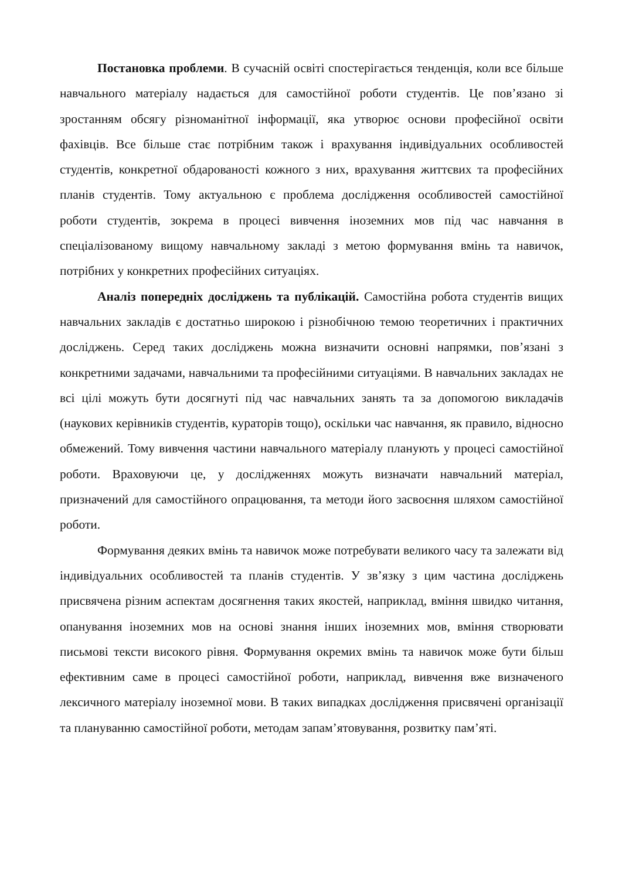Постановка проблеми. В сучасній освіті спостерігається тенденція, коли все більше навчального матеріалу надається для самостійної роботи студентів. Це пов’язано зі зростанням обсягу різноманітної інформації, яка утворює основи професійної освіти фахівців. Все більше стає потрібним також і врахування індивідуальних особливостей студентів, конкретної обдарованості кожного з них, врахування життєвих та професійних планів студентів. Тому актуальною є проблема дослідження особливостей самостійної роботи студентів, зокрема в процесі вивчення іноземних мов під час навчання в спеціалізованому вищому навчальному закладі з метою формування вмінь та навичок, потрібних у конкретних професійних ситуаціях.
Аналіз попередніх досліджень та публікацій. Самостійна робота студентів вищих навчальних закладів є достатньо широкою і різнобічною темою теоретичних і практичних досліджень. Серед таких досліджень можна визначити основні напрямки, пов’язані з конкретними задачами, навчальними та професійними ситуаціями. В навчальних закладах не всі цілі можуть бути досягнуті під час навчальних занять та за допомогою викладачів (наукових керівників студентів, кураторів тощо), оскільки час навчання, як правило, відносно обмежений. Тому вивчення частини навчального матеріалу планують у процесі самостійної роботи. Враховуючи це, у дослідженнях можуть визначати навчальний матеріал, призначений для самостійного опрацювання, та методи його засвоєння шляхом самостійної роботи.
Формування деяких вмінь та навичок може потребувати великого часу та залежати від індивідуальних особливостей та планів студентів. У зв’язку з цим частина досліджень присвячена різним аспектам досягнення таких якостей, наприклад, вміння швидко читання, опанування іноземних мов на основі знання інших іноземних мов, вміння створювати письмові тексти високого рівня. Формування окремих вмінь та навичок може бути більш ефективним саме в процесі самостійної роботи, наприклад, вивчення вже визначеного лексичного матеріалу іноземної мови. В таких випадках дослідження присвячені організації та плануванню самостійної роботи, методам запам’ятовування, розвитку пам’яті.